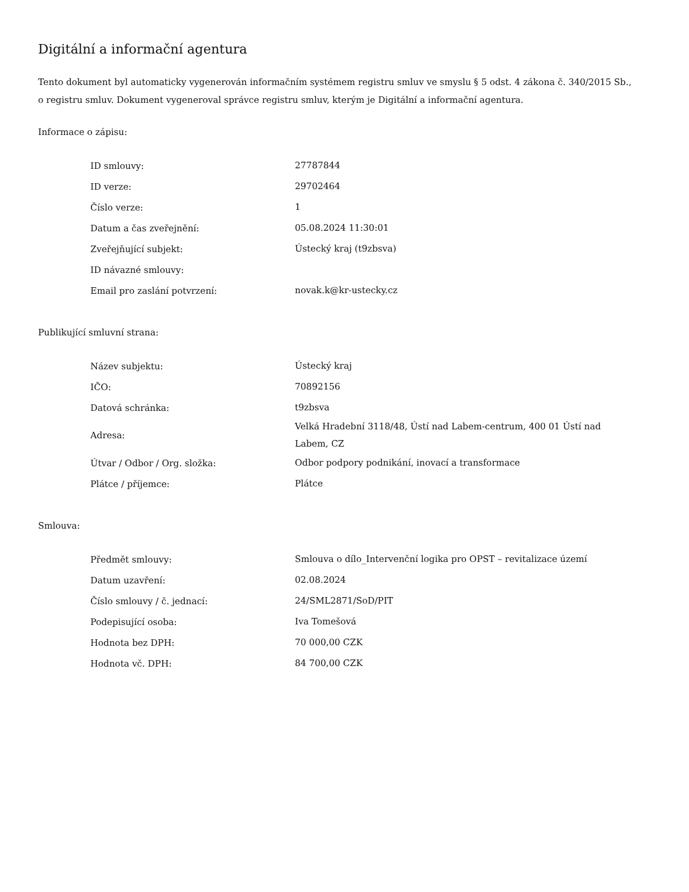Digitální a informační agentura
Tento dokument byl automaticky vygenerován informačním systémem registru smluv ve smyslu § 5 odst. 4 zákona č. 340/2015 Sb., o registru smluv. Dokument vygeneroval správce registru smluv, kterým je Digitální a informační agentura.
Informace o zápisu:
| ID smlouvy: | 27787844 |
| ID verze: | 29702464 |
| Číslo verze: | 1 |
| Datum a čas zveřejnění: | 05.08.2024 11:30:01 |
| Zveřejňující subjekt: | Ústecký kraj (t9zbsva) |
| ID návazné smlouvy: | |
| Email pro zaslání potvrzení: | novak.k@kr-ustecky.cz |
Publikující smluvní strana:
| Název subjektu: | Ústecký kraj |
| IČO: | 70892156 |
| Datová schránka: | t9zbsva |
| Adresa: | Velká Hradební 3118/48, Ústí nad Labem-centrum, 400 01 Ústí nad Labem, CZ |
| Útvar / Odbor / Org. složka: | Odbor podpory podnikání, inovací a transformace |
| Plátce / příjemce: | Plátce |
Smlouva:
| Předmět smlouvy: | Smlouva o dílo_Intervenční logika pro OPST – revitalizace území |
| Datum uzavření: | 02.08.2024 |
| Číslo smlouvy / č. jednací: | 24/SML2871/SoD/PIT |
| Podepisující osoba: | Iva Tomešová |
| Hodnota bez DPH: | 70 000,00 CZK |
| Hodnota vč. DPH: | 84 700,00 CZK |